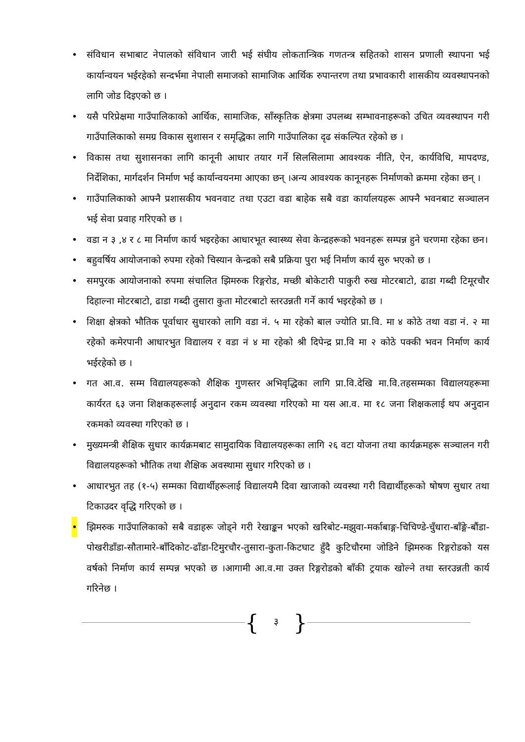• संविधान सभाबाट नेपालको संविधान जारी भई संघीय लोकतान्त्रिक गणतन्त्र सहितको शासन प्रणाली स्थापना भई कार्यान्वयन भईरहेको सन्दर्भमा नेपाली समाजको सामाजिक आर्थिक रुपान्तरण तथा प्रभावकारी शासकीय व्यवस्थापनको लागि जोड दिइएको छ ।
• यसै परिप्रेक्षमा गाउँपालिकाको आर्थिक, सामाजिक, साँस्कृतिक क्षेत्रमा उपलब्ध सम्भावनाहरूको उचित व्यवस्थापन गरी गाउँपालिकाको समग्र विकास सुशासन र समृद्धिका लागि गाउँपालिका दृढ संकल्पित रहेको छ ।
• विकास तथा सुशासनका लागि कानूनी आधार तयार गर्ने सिलसिलामा आवश्यक नीति, ऐन, कार्यविधि, मापदण्ड, निर्देशिका, मार्गदर्शन निर्माण भई कार्यान्वयनमा आएका छन् ।अन्य आवश्यक कानूनहरू निर्माणको क्रममा रहेका छन् ।
• गाउँपालिकाको आफ्नै प्रशासकीय भवनवाट तथा एउटा वडा बाहेक सबै वडा कार्यालयहरू आफ्नै भवनबाट सञ्चालन भई सेवा प्रवाह गरिएको छ ।
• वडा न ३ ,४ र ८ मा निर्माण कार्य भइरहेका आधारभूत स्वास्थ्य सेवा केन्द्रहरूको भवनहरू सम्पन्न हुने चरणमा रहेका छन।
• बहुवर्षिय आयोजनाको रुपमा रहेको चिस्यान केन्द्रको सबै प्रक्रिया पुरा भई निर्माण कार्य सुरु भएको छ ।
• समपुरक आयोजनाको रुपमा संचालित झिमरुक रिङ्गरोड, मच्छी बोकेटारी पाकुरी रुख मोटरबाटो, ढाडा गब्दी टिमूरचौर दिहाल्ना मोटरबाटो, ढाडा गब्दी तुसारा कुता मोटरबाटो स्तरउन्नती गर्ने कार्य भइरहेको छ ।
• शिक्षा क्षेत्रको भौतिक पूर्वाधार सुधारको लागि वडा नं. ५ मा रहेको बाल ज्योति प्रा.वि. मा ४ कोठे तथा वडा नं. २ मा रहेको कमेरपानी आधारभुत विद्यालय र वडा नं ४ मा रहेको श्री दिपेन्द्र प्रा.वि मा २ कोठे पक्की भवन निर्माण कार्य भईरहेको छ ।
• गत आ.व. सम्म विद्यालयहरूको शैक्षिक गुणस्तर अभिवृद्धिका लागि प्रा.वि.देखि मा.वि.तहसम्मका विद्यालयहरूमा कार्यरत ६३ जना शिक्षकहरूलाई अनुदान रकम व्यवस्था गरिएको मा यस आ.व. मा १८ जना शिक्षकलाई थप अनुदान रकमको व्यवस्था गरिएको छ ।
• मुख्यमन्त्री शैक्षिक सुधार कार्यक्रमबाट सामुदायिक विद्यालयहरूका लागि २६ वटा योजना तथा कार्यक्रमहरू सञ्चालन गरी विद्यालयहरूको भौतिक तथा शैक्षिक अवस्थामा सुधार गरिएको छ ।
• आधारभुत तह (१-५) सम्मका विद्यार्थीहरूलाई विद्यालयमै दिवा खाजाको व्यवस्था गरी विद्यार्थीहरूको षोषण सुधार तथा टिकाउदर वृद्धि गरिएको छ ।
• झिमरुक गाउँपालिकाको सबै वडाहरू जोड्ने गरी रेखाङ्कन भएको खरिबोट-मझुवा-मर्काबाङ्ग-चिचिण्डे-चुँधारा-बाँङ्गे-बौंडा-पोखरीडाँडा-सौतामारे-बाँदिकोट-ढाँडा-टिमुरचौर-तुसारा-कुता-किटघाट हुँदै कुटिचौरमा जोडिने झिमरुक रिङ्गरोडको यस वर्षको निर्माण कार्य सम्पन्न भएको छ ।आगामी आ.व.मा उक्त रिङ्गरोडको बाँकी ट्रयाक खोल्ने तथा स्तरउन्नती कार्य गरिनेछ ।
{ ३ }